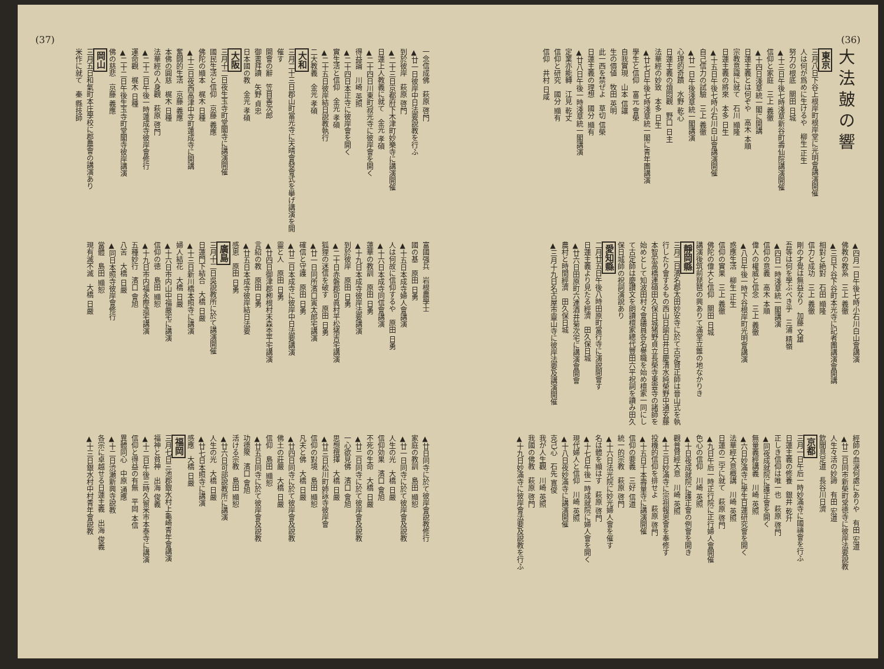(36)
大法皷の響
東京
三月八日下谷上根岸町根岸堂に光明會講演開催
人は何が爲めに生けるや　柳生 正生
努力の根底　關田 日城
▲十三日午後七時淺草新谷町壽仙院講演開催
信仰と家庭　三上 義徹
▲十四日淺草統一閣に開講
日蓮主義とは何ぞや　高木 本順
宗教意識に就て　石川 顯隆
日蓮主義の將來　本多 日生
▲十五日午後七時小石川白山會講演開催
自己信力の試驗　三上 義徹
▲廿一日午後淺草統一閣講演
心理的奇蹟　水野 乾心
日蓮主義の煩悶觀　野口 日主
法華經の妙致　本多 日生
▲廿七日午後七時淺草統一閣に青年團講演
學生と信仰　富元 會榮
自我實現　山本 信讓
生の價値　牧田 英明
此一西を禁ぜよ　草切 信榮
日蓮主義の理想　國分 顯有
▲廿八日午後一時淺草統一閣講演
定業亦能轉　江見 乾丈
信仰と研究　國分 顯有
信仰　井村 日咸
▲四月一日午後七時小石川白山會講演
佛教の教系　三上 義徹
▲三日下谷下谷町本光寺に記者團講演會開講
相對と絶對　石田 顯隆
信力と成功　三上 義徹
剛の才覺は無益なり　加藤 文雄
吾等は何を學ぶべき乎　三浦 精嶺
▲四日一時淺草統一閣講演
信仰の意義　高木 本順
偉人の權威と信念　三上 義徹
▲八日午後一時下谷根岸町光明會講演
惑應生活　柳生 正生
信仰の實果　三上 義徹
佛陀の偉大と信仰　關田 日城
講演後筑前琵琶の興ありて滿堂立錐の地なかりき
靜岡縣
三月二日濱名郡太田妙安寺に於て古定賢正師は晉山式を執行したり會するもの西山日諭白井日慶清水純榮野中通玄藤本智宏高橋連碩田久保日城猪野貞立長榮寺東雲寺の諸師を始めとして知波田村々會議員各名譽職を始め檀家一同にして古定師は慶讃文を朗讀檀家總代豐田六平祝詞を讀み田久保日城師の祝詞演說あり
愛知縣
二月廿五日午後八時田原町當行寺に演說開會す
日蓮主義より見たる經濟　田久保日城
▲廿六日田原町六連酒井菊次宅に講演會開會
農村と時間經濟　田久保日城
▲三月十九日名古屋市靈山寺に彼岸法要及講演開催
經師の血涙何處にありや　有田 宏道
▲廿二日同市新榮町常徳寺に彼岸法要說教
人生々活の妙諦　有田 宏道
欽聞具足道　長谷川日濟
京都
三月一日午后一時妙滿寺に國禱會を行ふ
日蓮主義の修養　銀井 乾升
正しき信仰は唯一也　萩原 啓門
▲同夜成就院に護正會を開く
無量義經講義　川崎 英照
▲六日妙滿寺に學生日蓮研究會を開く
法華經大意概講　川崎 英照
日蓮の二字に就て　萩原 啓門
▲九日午后一時正行院に正行婦人會開催
色心の信仰　川崎 英照
▲十日夜成就院に護正會の例會を開き
觀普賢經大意　川崎 英照
▲十三日妙滿寺に宗祖報恩會を奉修す
投機的信仰を排せよ　萩原 啓門
▲十五日千本壽量寺に講演開催
信仰の要義　三好 信道
統一的宗教　萩原 啓門
▲十六日法光院に妙光婦人會を催す
名は體を顯はす　萩原 啓門
▲十七日午後一時成就院に婦人會を開く
現代婦人と信仰　川崎 英照
▲十八日夜妙滿寺に講演開催
克己心　石先 寛俊
我が人生觀　川崎 英照
我國の佛教　萩原 啓門
▲十九日妙滿寺に彼岸會法要及說教を行ふ
(37)
一念信成佛　萩原 啓門
▲廿一日彼岸中日法要說教を行ふ
到於彼岸　萩原 啓門
▲二十三日京都府下木津町妙樂寺に講演開催
日蓮上人教義に就て　金光 孝碩
▲二十四日川東町寂光寺に彼岸會を開く
得益論　川崎 英照
▲二十四日本正寺に彼岸會を開く
實生活と信仰　金光 孝碩
▲二十五日彼岸結日說教執行
二大教義　金光 孝碩
大和
三月二十三日郡山町當光寺に天晴會發會式を擧げ講演を開催す
開會の辭　笠目善次郎
御書拜讀　矢野 貞忠
日本國の教　金光 孝碩
大阪
三月十二日夜生玉寺町堂閣寺に講演開催
國民生活と信仰　京藤 義應
佛陀の顯本　梶木 日種
▲十三日夜西高津中寺町蓮成寺に開講
奮闘的生活　京藤 義應
本佛の圓慈　梶木 日種
法華經の人身觀　萩原 啓門
▲二十二日午後一時蓮成寺彼岸會修行
運命觀　梶木 日種
▲二十二日午後生玉寺町堂閣寺彼岸講演
佛の慈悲　京藤 義應
岡山
三月五日和氣町本庄學校に郡農會の講演あり
米作に就て　秦 縣技師
富國强兵　岩根農學士
國の基　原田 日勇
▲十五日本成寺婦人會講演
人は何故に信仰するや　原田 日勇
▲十六日本成寺同信會講演
蓮華の教訓　原田 日勇
▲十九日本成寺彼岸法要講演
到於彼岸　原田 日勇
▲二十日赤磐郡可眞村平松猪吉宅講演
狐狸の迷信を破す　原田 日勇
▲廿一日同所濱口寅太郎宅講演
確信と守護　原田 日勇
▲廿二日本成寺に彼岸中日法要講演
靈と人　原田 日勇
▲廿四日御津郡栁根村末森杢平宅講演
言紹の教　原田 日勇
▲廿五日本成寺彼岸結日法要
感恩　原田 日勇
廣島
三月十二日吳說教所に於て講演開催
日蓮門下結合　大橋 日嚴
▲十三日新川橋本照寺に講演
婦人結花　大橋 日嚴
▲十六日市内山中福嚴宅に講演
信仰の徳　島田 顯恕
▲十九日市内福永際造宅講演
五種妙行　濱口 會旭
八苦　大橋 日嚴
▲同日本照寺彼岸會修行
當體　島田 顯恕
現有滅不滅　大橋 日嚴
▲廿日同寺に於て彼岸會說教修行
家庭の教訓　島田 顯恕
▲廿一日同寺に於て彼岸會及說教
人生の光　大橋 日嚴
信仰効果　濱口 會旭
不死の生命　大橋 日嚴
▲廿二日同寺に於て彼岸會及說教
一心欲見佛　濱口 會旭
思想撰擇　大橋 日嚴
▲廿三日松川町姉詠寺彼岸會
信仰の對境　島田 顯恕
凡夫と佛　大橋 日嚴
▲廿四日同寺に於て彼岸會及說教
佛土の莊嚴　大橋 日嚴
信仰　島田 顯恕
▲廿五日同寺に於て彼岸會及說教
功德聚　濱口 會旭
活ける宗教　島田 顯恕
▲廿六日可部說教所に講演
人生の光　大橋 日嚴
▲廿七日本照寺に講演
感應　大橋 日嚴
福岡
三月七日三池郡銀水村上龜崎青年會講演
福神と貧神　出海 俊義
▲十二日午後三時久留米市本泰寺に講演
信仰と得益の有無　平岡 本信
異體同心　中原 通應
▲十二日渋瀬新興寺說教
各宗に卓越せる日蓮主義　出海 俊義
▲十三日銀水村中村青年會說教